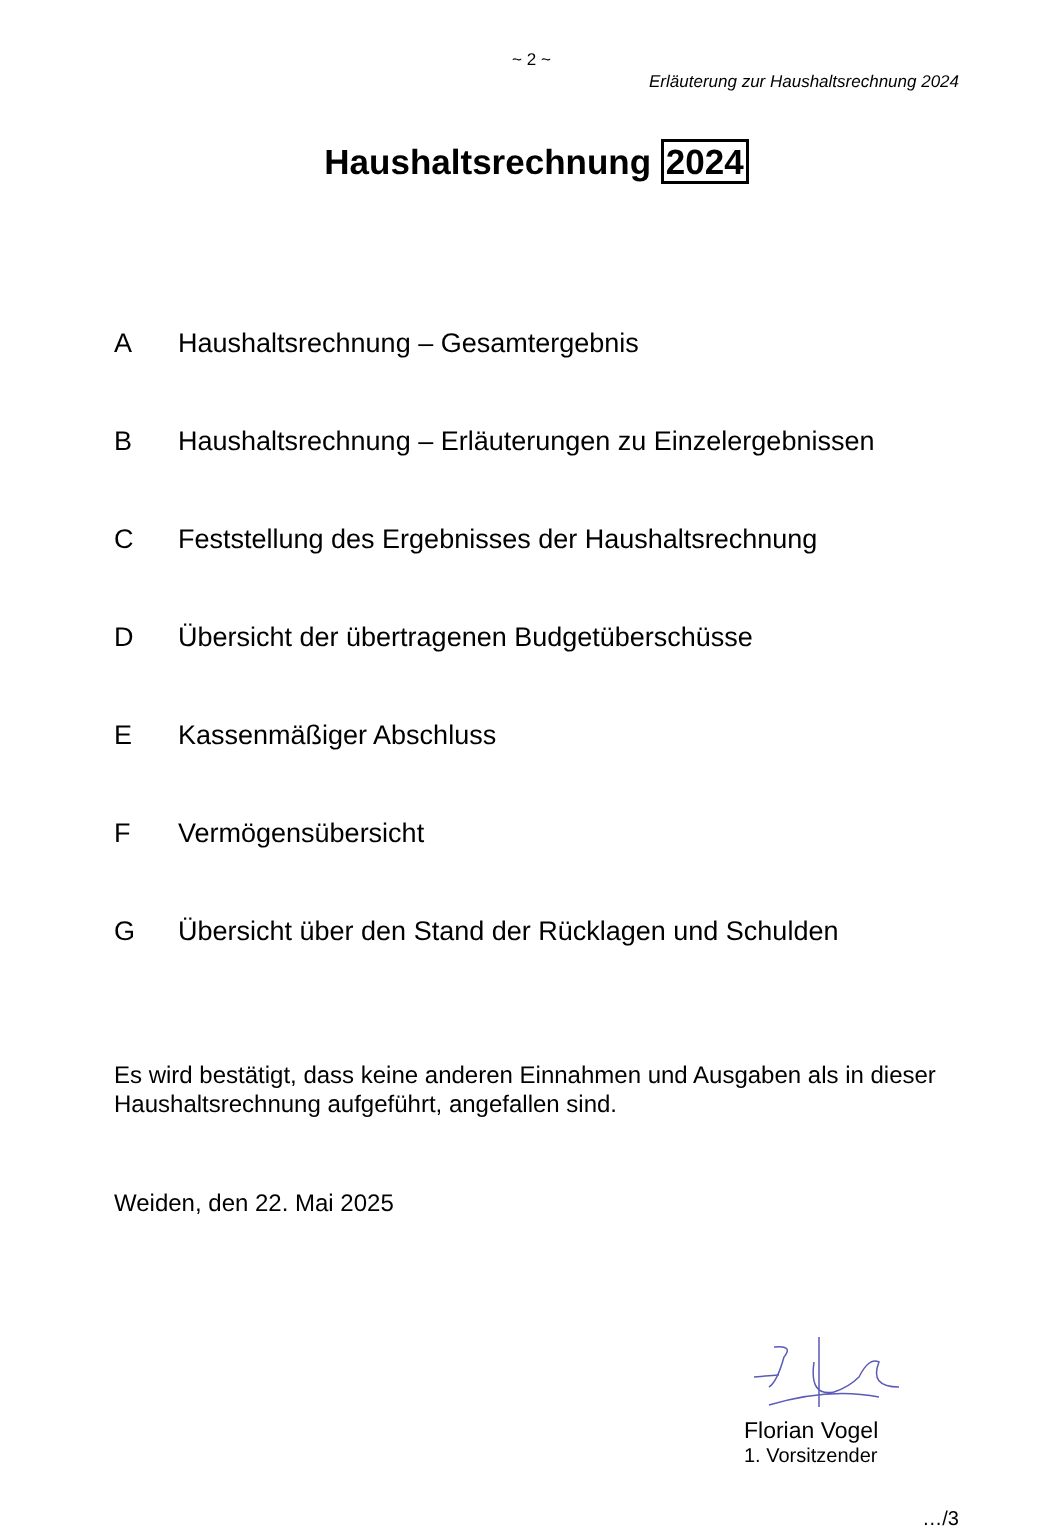~ 2 ~
Erläuterung zur Haushaltsrechnung 2024
Haushaltsrechnung 2024
A Haushaltsrechnung – Gesamtergebnis
B Haushaltsrechnung – Erläuterungen zu Einzelergebnissen
C Feststellung des Ergebnisses der Haushaltsrechnung
D Übersicht der übertragenen Budgetüberschüsse
E Kassenmäßiger Abschluss
F Vermögensübersicht
G Übersicht über den Stand der Rücklagen und Schulden
Es wird bestätigt, dass keine anderen Einnahmen und Ausgaben als in dieser Haushaltsrechnung aufgeführt, angefallen sind.
Weiden, den 22. Mai 2025
Florian Vogel
1. Vorsitzender
…/3